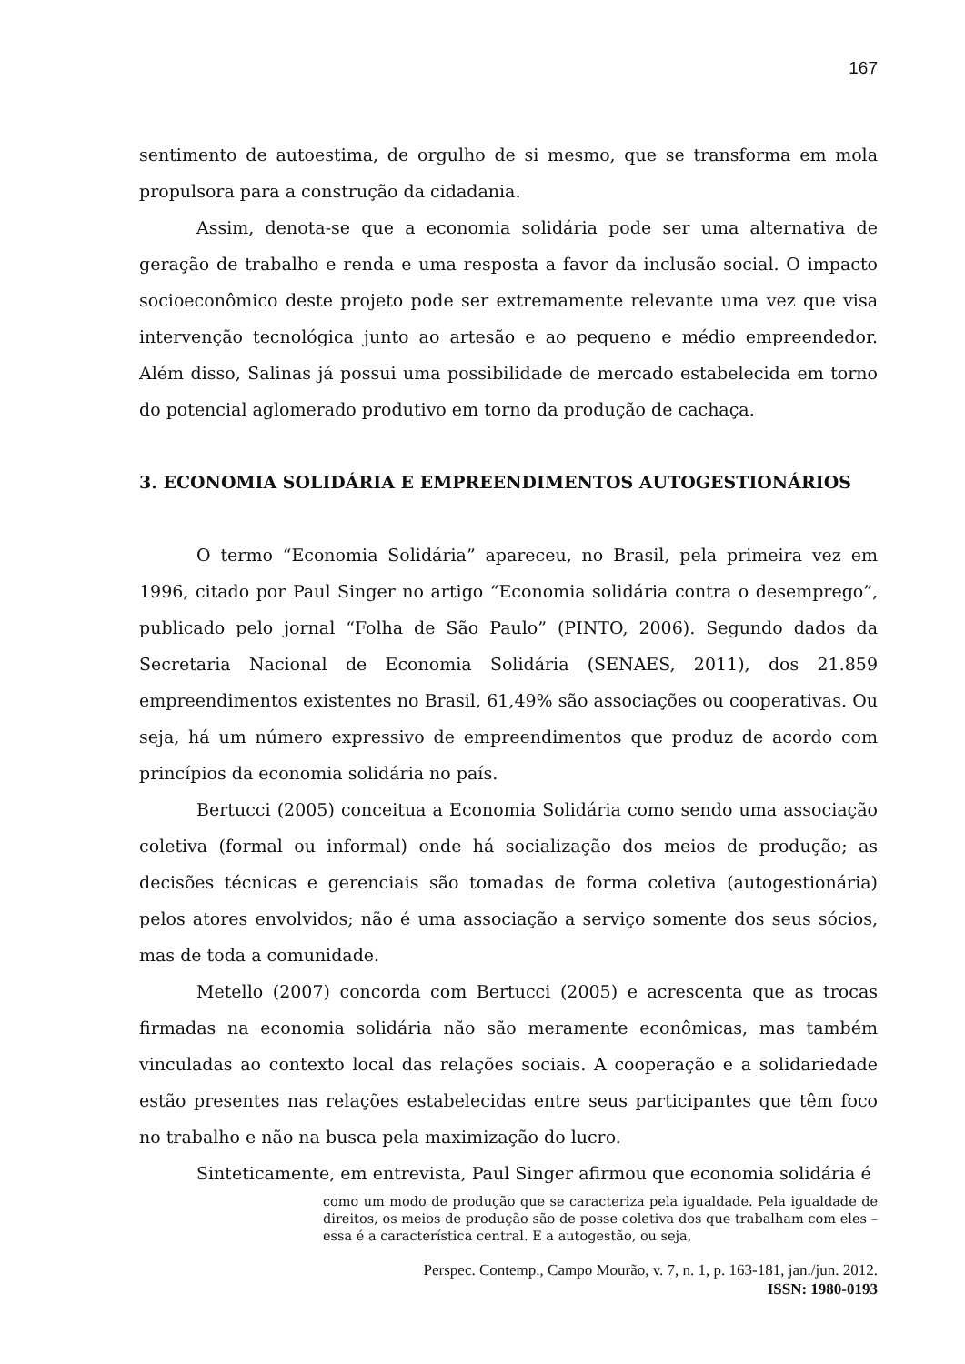167
sentimento de autoestima, de orgulho de si mesmo, que se transforma em mola propulsora para a construção da cidadania.
Assim, denota-se que a economia solidária pode ser uma alternativa de geração de trabalho e renda e uma resposta a favor da inclusão social. O impacto socioeconômico deste projeto pode ser extremamente relevante uma vez que visa intervenção tecnológica junto ao artesão e ao pequeno e médio empreendedor. Além disso, Salinas já possui uma possibilidade de mercado estabelecida em torno do potencial aglomerado produtivo em torno da produção de cachaça.
3. ECONOMIA SOLIDÁRIA E EMPREENDIMENTOS AUTOGESTIONÁRIOS
O termo “Economia Solidária” apareceu, no Brasil, pela primeira vez em 1996, citado por Paul Singer no artigo “Economia solidária contra o desemprego”, publicado pelo jornal “Folha de São Paulo” (PINTO, 2006). Segundo dados da Secretaria Nacional de Economia Solidária (SENAES, 2011), dos 21.859 empreendimentos existentes no Brasil, 61,49% são associações ou cooperativas. Ou seja, há um número expressivo de empreendimentos que produz de acordo com princípios da economia solidária no país.
Bertucci (2005) conceitua a Economia Solidária como sendo uma associação coletiva (formal ou informal) onde há socialização dos meios de produção; as decisões técnicas e gerenciais são tomadas de forma coletiva (autogestionária) pelos atores envolvidos; não é uma associação a serviço somente dos seus sócios, mas de toda a comunidade.
Metello (2007) concorda com Bertucci (2005) e acrescenta que as trocas firmadas na economia solidária não são meramente econômicas, mas também vinculadas ao contexto local das relações sociais. A cooperação e a solidariedade estão presentes nas relações estabelecidas entre seus participantes que têm foco no trabalho e não na busca pela maximização do lucro.
Sinteticamente, em entrevista, Paul Singer afirmou que economia solidária é
como um modo de produção que se caracteriza pela igualdade. Pela igualdade de direitos, os meios de produção são de posse coletiva dos que trabalham com eles – essa é a característica central. E a autogestão, ou seja,
Perspec. Contemp., Campo Mourão, v. 7, n. 1, p. 163-181, jan./jun. 2012.
ISSN: 1980-0193